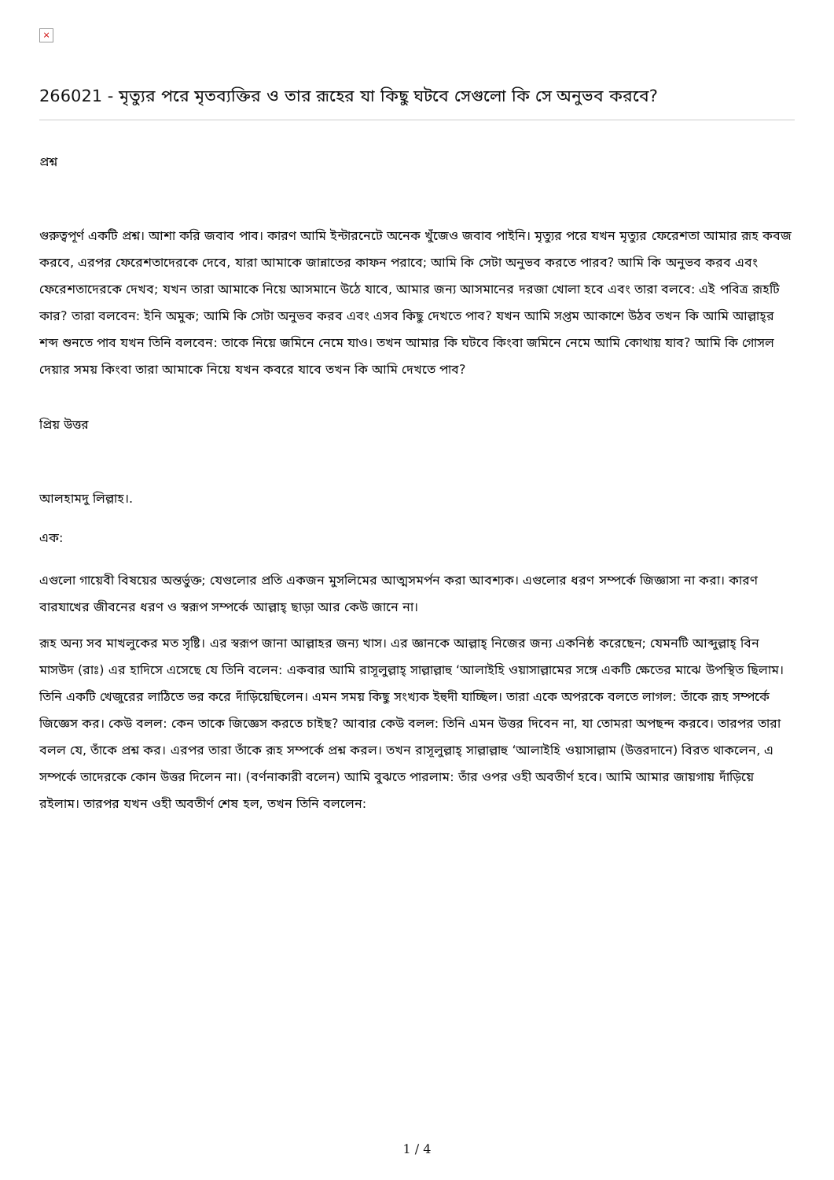×
266021 - মৃত্যুর পরে মৃতব্যক্তির ও তার রূহের যা কিছু ঘটবে সেগুলো কি সে অনুভব করবে?
প্রশ্ন
গুরুত্বপূর্ণ একটি প্রশ্ন। আশা করি জবাব পাব। কারণ আমি ইন্টারনেটে অনেক খুঁজেও জবাব পাইনি। মৃত্যুর পরে যখন মৃত্যুর ফেরেশতা আমার রূহ কবজ করবে, এরপর ফেরেশতাদেরকে দেবে, যারা আমাকে জান্নাতের কাফন পরাবে; আমি কি সেটা অনুভব করতে পারব? আমি কি অনুভব করব এবং ফেরেশতাদেরকে দেখব; যখন তারা আমাকে নিয়ে আসমানে উঠে যাবে, আমার জন্য আসমানের দরজা খোলা হবে এবং তারা বলবে: এই পবিত্র রূহটি কার? তারা বলবেন: ইনি অমুক; আমি কি সেটা অনুভব করব এবং এসব কিছু দেখতে পাব? যখন আমি সপ্তম আকাশে উঠব তখন কি আমি আল্লাহ্‌র শব্দ শুনতে পাব যখন তিনি বলবেন: তাকে নিয়ে জমিনে নেমে যাও। তখন আমার কি ঘটবে কিংবা জমিনে নেমে আমি কোথায় যাব? আমি কি গোসল দেয়ার সময় কিংবা তারা আমাকে নিয়ে যখন কবরে যাবে তখন কি আমি দেখতে পাব?
প্রিয় উত্তর
আলহামদু লিল্লাহ।.
এক:
এগুলো গায়েবী বিষয়ের অন্তর্ভুক্ত; যেগুলোর প্রতি একজন মুসলিমের আত্মসমর্পন করা আবশ্যক। এগুলোর ধরণ সম্পর্কে জিজ্ঞাসা না করা। কারণ বারযাখের জীবনের ধরণ ও স্বরূপ সম্পর্কে আল্লাহ্‌ ছাড়া আর কেউ জানে না।
রূহ অন্য সব মাখলুকের মত সৃষ্টি। এর স্বরূপ জানা আল্লাহর জন্য খাস। এর জ্ঞানকে আল্লাহ্‌ নিজের জন্য একনিষ্ঠ করেছেন; যেমনটি আব্দুল্লাহ্‌ বিন মাসউদ (রাঃ) এর হাদিসে এসেছে যে তিনি বলেন: একবার আমি রাসূলুল্লাহ্‌ সাল্লাল্লাহু ‘আলাইহি ওয়াসাল্লামের সঙ্গে একটি ক্ষেতের মাঝে উপস্থিত ছিলাম। তিনি একটি খেজুরের লাঠিতে ভর করে দাঁড়িয়েছিলেন। এমন সময় কিছু সংখ্যক ইহুদী যাচ্ছিল। তারা একে অপরকে বলতে লাগল: তাঁকে রূহ সম্পর্কে জিজ্ঞেস কর। কেউ বলল: কেন তাকে জিজ্ঞেস করতে চাইছ? আবার কেউ বলল: তিনি এমন উত্তর দিবেন না, যা তোমরা অপছন্দ করবে। তারপর তারা বলল যে, তাঁকে প্রশ্ন কর। এরপর তারা তাঁকে রূহ সম্পর্কে প্রশ্ন করল। তখন রাসূলুল্লাহ্‌ সাল্লাল্লাহু ‘আলাইহি ওয়াসাল্লাম (উত্তরদানে) বিরত থাকলেন, এ সম্পর্কে তাদেরকে কোন উত্তর দিলেন না। (বর্ণনাকারী বলেন) আমি বুঝতে পারলাম: তাঁর ওপর ওহী অবতীর্ণ হবে। আমি আমার জায়গায় দাঁড়িয়ে রইলাম। তারপর যখন ওহী অবতীর্ণ শেষ হল, তখন তিনি বললেন:
1 / 4